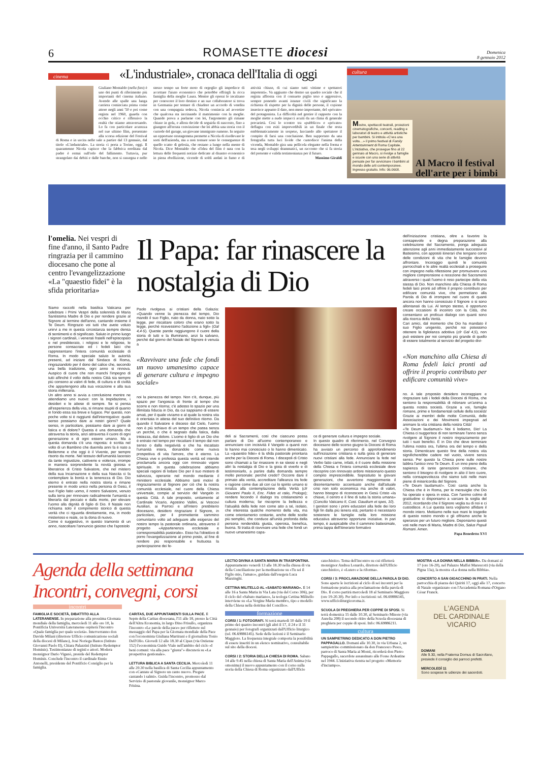6 ROMASETTE diocesi Domenica
8 gennaio 2012
cinema «L'industriale», cronaca dell'Italia di oggi
Giuliano Montaldo (nella foto) è uno dei punti di riferimento più importanti del cinema italiano. Avendo alle spalle una lunga carriera cominciata prima come attore negli anni '50 e poi come regista nel 1960, guarda con occhio critico e riflessivo la realtà che stiamo attraversando. Lo fa con particolare acutezza nel suo ultimo film, presentato alla scorsa edizione del Festival di Roma e in uscita nelle sale a partire dal 13 gennaio, dal titolo «L'industriale». La storia ci porta a Torino, oggi. Il quarantenne Nicola capisce che la fabbrica ereditata dal padre è ormai sull'orlo del fallimento. Tuttavia, pur strangolato dai debiti e dalle banche, non si rassegna e nello stesso tempo un forte moto di orgoglio gli impedisce di accettare l'aiuto economico che potrebbe offrirgli la ricca famiglia della moglie Laura. Mentre gli operai lo incalzano per conoscere il loro destino e un suo collaboratore si trova in Germania per tentare di chiudere un accordo di vendita con una compagnia tedesca, Nicola comincia ad avvertire che qualcosa sta incrinando il matrimonio con la moglie. Quando prova a parlarne con lei, l'argomento gli rimane chiuso in gola, e allora decide di seguirla di nascosto, fino a giungere all'errata convinzione che lei abbia una storia con il custode del garage, un giovane immigrato rumeno. In seguito un opportuno stratagemma permette a Nicola di risollevare le sorti dell'azienda, ma a non tornare sono le conseguenze di quello scatto di gelosia, che restano a lungo nella mente di Nicola. Dice Montaldo che «l'idea del film è nata con la lettura delle frequenti notizie dedicate al disastro economico in piena ebollizione, vicende di soldi andati in fumo e di attività chiuse, di cui siamo tutti vittime e spettatori impotenti». Va aggiunto che dentro un quadro sociale che il regista affronta con il consueto piglio teso e aggressivo, sempre ponendo avanti istanze civili che significano la richiesta di rispetto per la dignità delle persone, il copione inserisce appunto il dato, non meno importante, del «privato» del protagonista. La difficoltà nel gestire il rapporto con la moglie mette a nudo impacci acuiti da un clima di generale precarietà. Così lo scontro tra «pubblico» e «privato» deflagra con esiti imprevedibili in un finale che resta emblematicamente in sospeso, lasciando allo spettatore il compito di farsi una conclusione. Ben supportato da una fotografia tutta luci livide che custodisce l'anima della vicenda, Montaldo gira una pellicola elegante nella forma e tesa negli sviluppi drammatici, un racconto che si fa storia del presente e valida testimonianza per il futuro.
Massimo Giraldi
cultura
Mostre, spettacoli teatrali, proiezioni cinematografiche, concerti, reading e laboratori di teatro e attività artistiche per bambini. Si intitola «C'era una volta…» il primo festival di Family Artentainment di Roma Capitale. L'iniziativa, che prosegue fino al 22 gennaio al Macro, si rivolge a famiglie e scuole con una serie di attività pensate per far avvicinare i bambini al mondo delle arti contemporanee. Ingresso gratuito. Info: 06.0608.
Al Macro il festival dell'arte per i bimbi
l'omelia. Nei vespri di fine d'anno, il Santo Padre ringrazia per il cammino diocesano che pone al centro l'evangelizzazione «La "quaestio fidei" è la sfida prioritaria»
Siamo raccolti nella basilica Vaticana per celebrare i Primi Vespri della solennità di Maria Santissima Madre di Dio e per rendere grazie al Signore al termine dell'anno, cantando insieme il Te Deum. Ringrazio voi tutti che avete voluto unirvi a me in questa circostanza sempre densa di sentimenti e di significato. Saluto in primo luogo i signori cardinali, i venerati fratelli nell'episcopato e nel presbiterato, i religiosi e le religiose, le persone consacrate ed i fedeli laici che rappresentano l'intera comunità ecclesiale di Roma. In modo speciale saluto le autorità presenti, ad iniziare dal Sindaco di Roma, ringraziandolo per il dono del calice che, secondo una bella tradizione, ogni anno si rinnova. Auspico di cuore che non manchi l'impegno di tutti affinché il volto della nostra Città sia sempre più consono ai valori di fede, di cultura e di civiltà che appartengono alla sua vocazione e alla sua storia millenaria.
Un altro anno si avvia a conclusione mentre ne attendiamo uno nuovo: con la trepidazione, i desideri e le attese di sempre. Se si pensa all'esperienza della vita, si rimane stupiti di quanto in fondo essa sia breve e fugace. Per questo, non poche volte si è raggiunti dall'interrogativo: quale senso possiamo dare ai nostri giorni? Quale senso, in particolare, possiamo dare ai giorni di fatica e di dolore? Questa è una domanda che attraversa la storia, anzi attraversa il cuore di ogni generazione e di ogni essere umano. Ma a questa domanda c'è una risposta: è scritta nel volto di un Bambino che duemila anni fa è nato a Betlemme e che oggi è il Vivente, per sempre risorto da morte. Nel tessuto dell'umanità lacerato da tante ingiustizie, cattiverie e violenze, irrompe in maniera sorprendente la novità gioiosa e liberatrice di Cristo Salvatore, che nel mistero della sua Incarnazione e della sua Nascita ci fa contemplare la bontà e la tenerezza di Dio. Dio eterno è entrato nella nostra storia e rimane presente in modo unico nella persona di Gesù, il suo Figlio fatto uomo, il nostro Salvatore, venuto sulla terra per rinnovare radicalmente l'umanità e liberarla dal peccato e dalla morte, per elevare l'uomo alla dignità di figlio di Dio. Il Natale non richiama solo il compimento storico di questa verità che ci riguarda direttamente, ma, in modo misterioso e reale, ce la dona di nuovo.
Come è suggestivo, in questo tramonto di un anno, riascoltare l'annuncio gioioso che l'apostolo
Il Papa: far rinascere la nostalgia di Dio
Paolo rivolgeva ai cristiani della Galazia: «Quando venne la pienezza del tempo, Dio mandò il suo Figlio, nato da donna, nato sotto la legge, per riscattare coloro che erano sotto la legge, perché ricevessimo l'adozione a figli» (Gal 4,4-5). Queste parole raggiungono il cuore della storia di tutti e la illuminano, anzi la salvano, perché dal giorno del Natale del Signore è venuta a
«Ravvivare una fede che fondi un nuovo umanesimo capace di generare cultura e impegno sociale»
noi la pienezza del tempo. Non c'è, dunque, più spazio per l'angoscia di fronte al tempo che scorre e non ritorna; c'è adesso lo spazio per una illimitata fiducia in Dio, da cui sappiamo di essere amati, per il quale viviamo e al quale la nostra vita è orientata in attesa del suo definitivo ritorno. Da quando il Salvatore è disceso dal Cielo, l'uomo non è più schiavo di un tempo che passa senza un perché, o che è segnato dalla fatica, dalla tristezza, dal dolore. L'uomo è figlio di un Dio che è entrato nel tempo per riscattare il tempo dal non senso o dalla negatività e che ha riscattato l'umanità intera, donandole come nuova prospettiva di vita l'amore, che è eterno. La Chiesa vive e professa questa verità ed intende proclamarla ancora oggi con rinnovato vigore spirituale. In questa celebrazione abbiamo speciali ragioni di lodare Dio per il suo mistero di salvezza, operante nel mondo mediante il ministero ecclesiale. Abbiamo tanti motivi di ringraziamento al Signore per ciò che la nostra comunità ecclesiale, nel cuore della Chiesa universale, compie al servizio del Vangelo in questa Città. A tale proposito, unitamente al Cardinale Vicario, Agostino Vallini, ai Vescovi Ausiliari, ai Parroci e all'intero presbiterio diocesano, desidero ringraziare il Signore, in particolare, per il promettente cammino comunitario volto ad adeguare alle esigenze del nostro tempo la pastorale ordinaria, attraverso il progetto «Appartenenza ecclesiale e corresponsabilità pastorale». Esso ha l'obiettivo di porre l'evangelizzazione al primo posto, al fine di rendere più responsabile e fruttuosa la partecipazione dei fe-
deli ai Sacramenti, così che ciascuno possa parlare di Dio all'uomo contemporaneo e annunciare con incisività il Vangelo a quanti non lo hanno mai conosciuto o lo hanno dimenticato. La «quaestio fidei» è la sfida pastorale prioritaria anche per la Diocesi di Roma. I discepoli di Cristo sono chiamati a far rinascere in se stessi e negli altri la nostalgia di Dio e la gioia di viverlo e di testimoniarlo, a partire dalla domanda sempre molto personale: perché credo? Occorre dare il primato alla verità, accreditare l'alleanza tra fede e ragione come due ali con cui lo spirito umano si innalza alla contemplazione della Verità (cfr Giovanni Paolo II, Enc. Fides et ratio, Prologo); rendere fecondo il dialogo tra cristianesimo e cultura moderna; far riscoprire la bellezza e l'attualità della fede non come atto a sé, isolato, che interessa qualche momento della vita, ma come orientamento costante, anche delle scelte più semplici, che conduce all'unità profonda della persona rendendola giusta, operosa, benefica, buona. Si tratta di ravvivare una fede che fondi un nuovo umanesimo capa-
ce di generare cultura e impegno sociale.
In questo quadro di riferimento, nel Convegno diocesano dello scorso giugno la Diocesi di Roma ha avviato un percorso di approfondimento sull'iniziazione cristiana e sulla gioia di generare nuovi cristiani alla fede. Annunciare la fede nel Verbo fatto carne, infatti, è il cuore della missione della Chiesa e l'intera comunità ecclesiale deve riscoprire con rinnovato ardore missionario questo compito imprescindibile. Soprattutto le giovani generazioni, che avvertono maggiormente il disorientamento accentuato anche dall'attuale crisi non solo economica ma anche di valori, hanno bisogno di riconoscere in Gesù Cristo «la chiave, il centro e il fine di tutta la storia umana» (Concilio Vaticano II, Cost. Gaudium et spes, 10).
I genitori sono i primi educatori alla fede dei loro figli fin dalla più tenera età; pertanto è necessario sostenere le famiglie nella loro missione educativa attraverso opportune iniziative. In pari tempo, è auspicabile che il cammino battesimale, prima tappa dell'itinerario formativo
dell'iniziazione cristiana, oltre a favorire la consapevole e degna preparazione alla celebrazione del Sacramento, ponga adeguata attenzione agli anni immediatamente successivi al Battesimo, con appositi itinerari che tengano conto delle condizioni di vita che le famiglie devono affrontare. Incoraggio quindi le comunità parrocchiali e le altre realtà ecclesiali a proseguire con impegno nella riflessione per promuovere una migliore comprensione e recezione dei Sacramenti attraverso i quali l'uomo è reso partecipe della vita stessa di Dio. Non manchino alla Chiesa di Roma fedeli laici pronti ad offrire il proprio contributo per edificare comunità vive, che permettano alla Parola di Dio di irrompere nel cuore di quanti ancora non hanno conosciuto il Signore o si sono allontanati da Lui. Al tempo stesso, è opportuno creare occasioni di incontro con la Città, che consentano un proficuo dialogo con quanti sono alla ricerca della Verità.
Cari amici, dal momento che Dio ha mandato il suo Figlio unigenito, perché noi potessimo ottenere la figliolanza adottiva (cfr Gal 4,5), non può esistere per noi compito più grande di quello di essere totalmente al servizio del progetto divi-
«Non manchino alla Chiesa di Roma fedeli laici pronti ad offrire il proprio contributo per edificare comunità vive»
no. A tale proposito desidero incoraggiare e ringraziare tutti i fedeli della Diocesi di Roma, che sentono la responsabilità di ridonare un'anima a questa nostra società. Grazie a voi, famiglie romane, prime e fondamentali cellule della società! Grazie ai membri delle molte Comunità, delle Associazioni e dei Movimenti impegnati ad animare la vita cristiana della nostra Città!
«Te Deum laudamus!» Noi ti lodiamo, Dio! La Chiesa ci suggerisce di non terminare l'anno senza rivolgere al Signore il nostro ringraziamento per tutti i suoi benefici. È in Dio che deve terminare l'ultima nostra ora, l'ultima ora del tempo e della storia. Dimenticare questo fine della nostra vita significherebbe cadere nel vuoto, vivere senza senso. Per questo la Chiesa pone sulle nostre labbra l'antico inno Te Deum. È un inno pieno della sapienza di tante generazioni cristiane, che sentono il bisogno di rivolgere in alto il loro cuore, nella consapevolezza che siamo tutti nelle mani piene di misericordia del Signore.
«Te Deum laudamus!». Così canta anche la Chiesa che è in Roma, per le meraviglie che Dio ha operato e opera in essa. Con l'animo colmo di gratitudine ci disponiamo a varcare la soglia del 2012, ricordando che il Signore veglia su di noi e ci custodisce. A Lui questa sera vogliamo affidare il mondo intero. Mettiamo nelle sue mani le tragedie di questo nostro mondo e gli offriamo anche le speranze per un futuro migliore. Deponiamo questi voti nelle mani di Maria, Madre di Dio, Salus Populi Romani. Amen.
Papa Benedetto XVI
Agenda della settimana Incontri, convegni, corsi
incontri
FAMIGLIA E SOCIETÀ, DIBATTITO ALLA LATERANENSE. In preparazione alla prossima Giornata mondiale della famiglia, mercoledì 11 alle ore 10, la Pontificia Università Lateranense ospiterà l'incontro «Quale famiglia per quale società». Interverranno don Davide Milani (direttore Ufficio comunicazione sociali della diocesi di Milano), José Noriega Bastos (Istituto Giovanni Paolo II), Chiara Palazzini (Istituto Redemptor Hominis). Testimonianze di registi e attori. Modera monsignor Dario Viganò, preside del Redemptor Hominis. Conclude l'incontro il cardinale Ennio Antonelli, presidente del Pontificio Consiglio per la famiglia.
CARITAS, DUE APPUNTAMENTI SULLA PACE. Il Sepm della Caritas diocesana, l'11 alle 18, presso la Città dell'Altra Economia, in largo Dino Frisullo, organizza l'incontro «Le parole della pace» per riflettere sul messaggio del Papa per la Giornata mondiale della Pace con l'economista Giuliana Martirani e il giornalista Tonio Dell'Olio. Giovedì 12 alle 18.30 al Cipax (via Ostiense 152) l'economista Guido Viale nell'ambito del ciclo «I beni comuni: via alla pace "giusta"» discuterà su «La prospettiva gestionale».
LETTURA BIBLICA A SANTA CECILIA. Mercoledì 11 alle 20.30 nella basilica di Santa Cecilia appuntamento con «Cantate al Signore un canto nuovo. Pregare cantando i salmi». Guida l'incontro, promosso dal Servizio di pastorale giovanile, monsignor Marco Frisina.
LECTIO DIVINA A SANTA MARIA IN TRASPONTINA. Appuntamento venerdì 13 alle 18.30 nella chiesa di via della Conciliazione per la meditazione su «Tu sei il Figlio mio, l'amato», guidata dall'esegeta Luca Mazzinghi.
CETTINA MILITELLO AL «SABATO MARIANO». Il 14 alle 16 a Santa Maria in Via Lata (via del Corso 306), per il ciclo del «Sabato mariano», la teologa Cettina Militello interviene su «La Vergine Maria membro, tipo e modello della Chiesa nella dottrina del Concilio».
formazione
CORSI / 1: FOTOGRAFI. Si terrà martedì 10 dalle 19 il primo dei quattro incontri (gli altri il 17, il 24 e il 31 gennaio) per fotografi organizzati dall'Ufficio liturgico (tel. 06.69886145). Sede delle lezioni è il Seminario Maggiore. La frequenza integrale comporta la possibilità di essere inseriti in un elenco nominativo, consultabile sul sito della diocesi.
CORSI / 2: STORIA DELLA CHIESA DI ROMA. Sabato 14 alle 9.45 nella chiesa di Santa Maria dell'Anima (via omonima) il nuovo appuntamento con il corso sulla storia della Chiesa di Roma organizzato dall'Ufficio
catechistico. Tema dell'incontro su cui rifletterà monsignor Andrea Lonardo, direttore dell'Ufficio catechistico, è «Lutero e la riforma».
CORSI / 3: PROCLAMAZIONE DELLA PAROLA DI DIO. Sono aperte le iscrizioni al ciclo di sei incontri per la formazione pratica alla proclamazione della parola di Dio. Il corso partirà mercoledì 18 al Seminario Maggiore (ore 19-20.30). Per info e iscrizioni: tel. 06.69886145, www.ufficioliturgicoroma.it.
SCUOLA DI PREGHIERA PER COPPIE DI SPOSI. Si terrà domenica 15 dalle 10.30, al Seminario Minore (via Aurelia 208) il secondo ritiro della Scuola diocesana di preghiera per coppie di sposi. Info: 06.69886211.
cultura
UN SAMPIETRINO DEDICATO A DON PIETRO PAPPAGALLO. Domani alle 10.30, in via Urbana 2, un sampietrino commissionato da don Francesco Pesce, parroco di Santa Maria ai Monti, ricorderà don Pietro Pappagallo, sacerdote assassinato alle Fosse Ardeatine nel 1944. L'iniziativa rientra nel progetto «Memorie d'inciampo».
MOSTRA «LA DONNA NELLA BIBBIA». Da domani al 17 (ore 16-20), nel Palazzo Maffei Marescotti (via della Pigna 13a), la mostra «La donna nella Bibbia».
CONCERTO A SAN GIOACCHINO IN PRATI. Nella parrocchia di piazza dei Quiriti 17, oggi alle 17, concerto di Natale organizzato con l'Accademia Romana d'Organo César Franck.
L'AGENDA
DEL CARDINALE
VICARIO
DOMANI
Alle 9.30, nella Fraterna Domus di Sacrofano, presiede il consiglio dei parroci prefetti.
MERCOLEDÌ 11
Sono sospese le udienze dei sacerdoti.